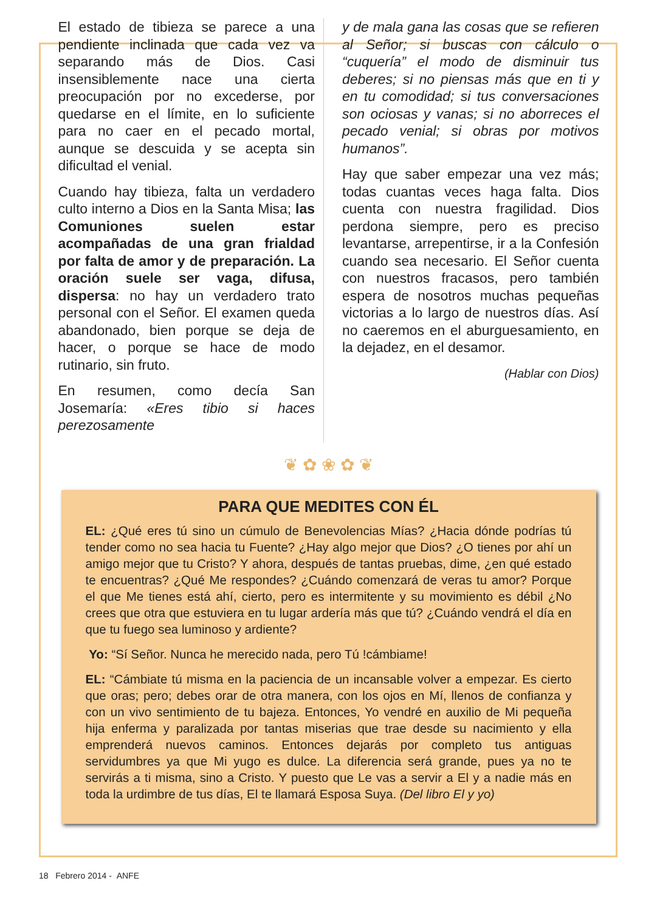El estado de tibieza se parece a una pendiente inclinada que cada vez va separando más de Dios. Casi insensiblemente nace una cierta preocupación por no excederse, por quedarse en el límite, en lo suficiente para no caer en el pecado mortal, aunque se descuida y se acepta sin dificultad el venial.
Cuando hay tibieza, falta un verdadero culto interno a Dios en la Santa Misa; las Comuniones suelen estar acompañadas de una gran frialdad por falta de amor y de preparación. La oración suele ser vaga, difusa, dispersa: no hay un verdadero trato personal con el Señor. El examen queda abandonado, bien porque se deja de hacer, o porque se hace de modo rutinario, sin fruto.
En resumen, como decía San Josemaría: «Eres tibio si haces perezosamente
y de mala gana las cosas que se refieren al Señor; si buscas con cálculo o “cuquería” el modo de disminuir tus deberes; si no piensas más que en ti y en tu comodidad; si tus conversaciones son ociosas y vanas; si no aborreces el pecado venial; si obras por motivos humanos”.
Hay que saber empezar una vez más; todas cuantas veces haga falta. Dios cuenta con nuestra fragilidad. Dios perdona siempre, pero es preciso levantarse, arrepentirse, ir a la Confesión cuando sea necesario. El Señor cuenta con nuestros fracasos, pero también espera de nosotros muchas pequeñas victorias a lo largo de nuestros días. Así no caeremos en el aburguesamiento, en la dejadez, en el desamor.
(Hablar con Dios)
❦ ✿ ❀ ✿ ❦
PARA QUE MEDITES CON ÉL
EL: ¿Qué eres tú sino un cúmulo de Benevolencias Mías? ¿Hacia dónde podrías tú tender como no sea hacia tu Fuente? ¿Hay algo mejor que Dios? ¿O tienes por ahí un amigo mejor que tu Cristo? Y ahora, después de tantas pruebas, dime, ¿en qué estado te encuentras? ¿Qué Me respondes? ¿Cuándo comenzará de veras tu amor? Porque el que Me tienes está ahí, cierto, pero es intermitente y su movimiento es débil ¿No crees que otra que estuviera en tu lugar ardería más que tú? ¿Cuándo vendrá el día en que tu fuego sea luminoso y ardiente?
Yo: “Sí Señor. Nunca he merecido nada, pero Tú !cámbiame!
EL: “Cámbiate tú misma en la paciencia de un incansable volver a empezar. Es cierto que oras; pero; debes orar de otra manera, con los ojos en Mí, llenos de confianza y con un vivo sentimiento de tu bajeza. Entonces, Yo vendré en auxilio de Mi pequeña hija enferma y paralizada por tantas miserias que trae desde su nacimiento y ella emprenderá nuevos caminos. Entonces dejarás por completo tus antiguas servidumbres ya que Mi yugo es dulce. La diferencia será grande, pues ya no te servirás a ti misma, sino a Cristo. Y puesto que Le vas a servir a El y a nadie más en toda la urdimbre de tus días, El te llamará Esposa Suya. (Del libro El y yo)
18 Febrero 2014 - ANFE